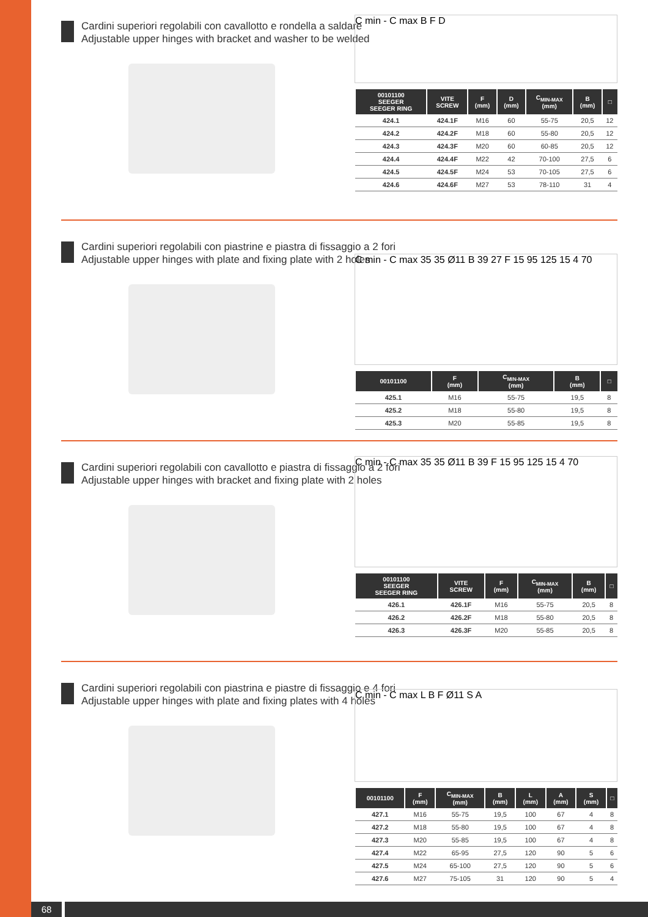Cardini superiori regolabili con cavallotto e rondella a saldare
Adjustable upper hinges with bracket and washer to be welded
C min - C max B F D
| 00101100 SEEGER SEEGER RING | VITE SCREW | F (mm) | D (mm) | C<sub>MIN-MAX</sub> (mm) | B (mm) | □ |
| --- | --- | --- | --- | --- | --- | --- |
| 424.1 | 424.1F | M16 | 60 | 55-75 | 20,5 | 12 |
| 424.2 | 424.2F | M18 | 60 | 55-80 | 20,5 | 12 |
| 424.3 | 424.3F | M20 | 60 | 60-85 | 20,5 | 12 |
| 424.4 | 424.4F | M22 | 42 | 70-100 | 27,5 | 6 |
| 424.5 | 424.5F | M24 | 53 | 70-105 | 27,5 | 6 |
| 424.6 | 424.6F | M27 | 53 | 78-110 | 31 | 4 |
Cardini superiori regolabili con piastrine e piastra di fissaggio a 2 fori
Adjustable upper hinges with plate and fixing plate with 2 holes
C min - C max 35 35 Ø11 B 39 27 F 15 95 125 15 4 70
| 00101100 | F (mm) | C<sub>MIN-MAX</sub> (mm) | B (mm) | □ |
| --- | --- | --- | --- | --- |
| 425.1 | M16 | 55-75 | 19,5 | 8 |
| 425.2 | M18 | 55-80 | 19,5 | 8 |
| 425.3 | M20 | 55-85 | 19,5 | 8 |
Cardini superiori regolabili con cavallotto e piastra di fissaggio a 2 fori
Adjustable upper hinges with bracket and fixing plate with 2 holes
C min - C max 35 35 Ø11 B 39 F 15 95 125 15 4 70
| 00101100 SEEGER SEEGER RING | VITE SCREW | F (mm) | C<sub>MIN-MAX</sub> (mm) | B (mm) | □ |
| --- | --- | --- | --- | --- | --- |
| 426.1 | 426.1F | M16 | 55-75 | 20,5 | 8 |
| 426.2 | 426.2F | M18 | 55-80 | 20,5 | 8 |
| 426.3 | 426.3F | M20 | 55-85 | 20,5 | 8 |
Cardini superiori regolabili con piastrina e piastre di fissaggio e 4 fori
Adjustable upper hinges with plate and fixing plates with 4 holes
C min - C max L B F Ø11 S A
| 00101100 | F (mm) | C<sub>MIN-MAX</sub> (mm) | B (mm) | L (mm) | A (mm) | S (mm) | □ |
| --- | --- | --- | --- | --- | --- | --- | --- |
| 427.1 | M16 | 55-75 | 19,5 | 100 | 67 | 4 | 8 |
| 427.2 | M18 | 55-80 | 19,5 | 100 | 67 | 4 | 8 |
| 427.3 | M20 | 55-85 | 19,5 | 100 | 67 | 4 | 8 |
| 427.4 | M22 | 65-95 | 27,5 | 120 | 90 | 5 | 6 |
| 427.5 | M24 | 65-100 | 27,5 | 120 | 90 | 5 | 6 |
| 427.6 | M27 | 75-105 | 31 | 120 | 90 | 5 | 4 |
68